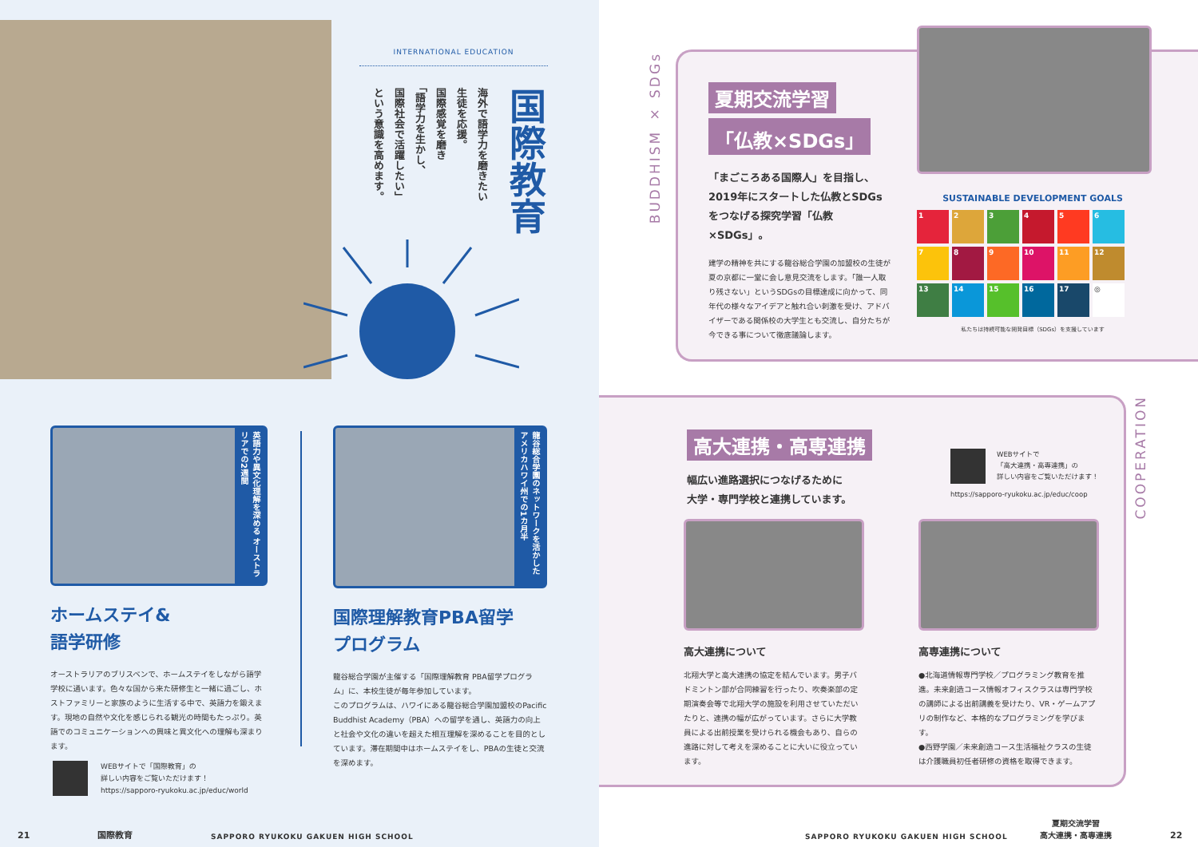INTERNATIONAL EDUCATION
国際教育
海外で語学力を磨きたい
生徒を応援。
国際感覚を磨き
「語学力を生かし、
国際社会で活躍したい」
という意識を高めます。
英語力や異文化理解を深める オーストラリアでの2週間
ホームステイ&
語学研修
オーストラリアのブリスベンで、ホームステイをしながら語学学校に通います。色々な国から来た研修生と一緒に過ごし、ホストファミリーと家族のように生活する中で、英語力を鍛えます。現地の自然や文化を感じられる観光の時間もたっぷり。英語でのコミュニケーションへの興味と異文化への理解も深まります。
龍谷総合学園のネットワークを活かした アメリカハワイ州での1カ月半
国際理解教育PBA留学
プログラム
龍谷総合学園が主催する「国際理解教育 PBA留学プログラム」に、本校生徒が毎年参加しています。
このプログラムは、ハワイにある龍谷総合学園加盟校のPacific Buddhist Academy（PBA）への留学を通し、英語力の向上と社会や文化の違いを超えた相互理解を深めることを目的としています。滞在期間中はホームステイをし、PBAの生徒と交流を深めます。
WEBサイトで「国際教育」の
詳しい内容をご覧いただけます！
https://sapporo-ryukoku.ac.jp/educ/world
21 国際教育
SAPPORO RYUKOKU GAKUEN HIGH SCHOOL
BUDDHISM × SDGs
夏期交流学習
「仏教×SDGs」
「まごころある国際人」を目指し、2019年にスタートした仏教とSDGsをつなげる探究学習「仏教×SDGs」。
建学の精神を共にする龍谷総合学園の加盟校の生徒が夏の京都に一堂に会し意見交流をします。「誰一人取り残さない」というSDGsの目標達成に向かって、同年代の様々なアイデアと触れ合い刺激を受け、アドバイザーである関係校の大学生とも交流し、自分たちが今できる事について徹底議論します。
SUSTAINABLE DEVELOPMENT GOALS
1
2
3
4
5
6
7
8
9
10
11
12
13
14
15
16
17
◎
私たちは持続可能な開発目標（SDGs）を支援しています
COOPERATION
高大連携・高専連携
幅広い進路選択につなげるために
大学・専門学校と連携しています。
WEBサイトで
「高大連携・高専連携」の
詳しい内容をご覧いただけます！
https://sapporo-ryukoku.ac.jp/educ/coop
高大連携について
北翔大学と高大連携の協定を結んでいます。男子バドミントン部が合同練習を行ったり、吹奏楽部の定期演奏会等で北翔大学の施設を利用させていただいたりと、連携の幅が広がっています。さらに大学教員による出前授業を受けられる機会もあり、自らの進路に対して考えを深めることに大いに役立っています。
高専連携について
●北海道情報専門学校／プログラミング教育を推進。未来創造コース情報オフィスクラスは専門学校の講師による出前講義を受けたり、VR・ゲームアプリの制作など、本格的なプログラミングを学びます。
●西野学園／未来創造コース生活福祉クラスの生徒は介護職員初任者研修の資格を取得できます。
SAPPORO RYUKOKU GAKUEN HIGH SCHOOL
夏期交流学習
高大連携・高専連携
22